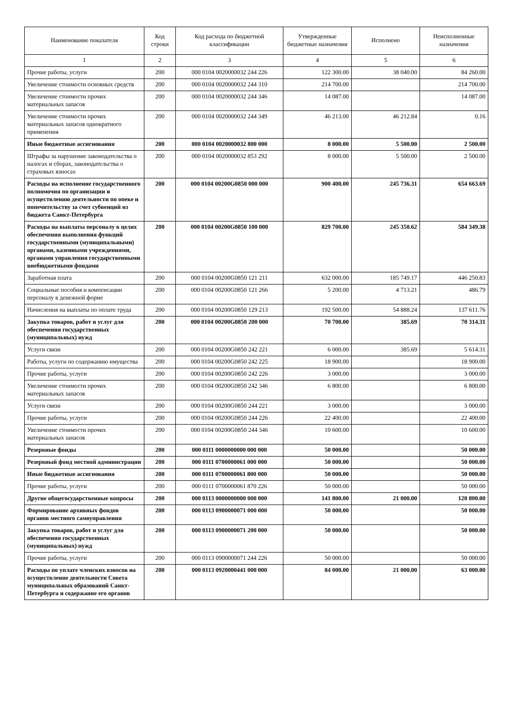| Наименование показателя | Код строки | Код расхода по бюджетной классификации | Утвержденные бюджетные назначения | Исполнено | Неисполненные назначения |
| --- | --- | --- | --- | --- | --- |
| 1 | 2 | 3 | 4 | 5 | 6 |
| Прочие работы, услуги | 200 | 000 0104 0020000032 244 226 | 122 300.00 | 38 040.00 | 84 260.00 |
| Увеличение стоимости основных средств | 200 | 000 0104 0020000032 244 310 | 214 700.00 | | 214 700.00 |
| Увеличение стоимости прочих материальных запасов | 200 | 000 0104 0020000032 244 346 | 14 087.00 | | 14 087.00 |
| Увеличение стоимости прочих материальных запасов однократного применения | 200 | 000 0104 0020000032 244 349 | 46 213.00 | 46 212.84 | 0.16 |
| Иные бюджетные ассигнования | 200 | 000 0104 0020000032 800 000 | 8 000.00 | 5 500.00 | 2 500.00 |
| Штрафы за нарушение законодательства о налогах и сборах, законодательства о страховых взносах | 200 | 000 0104 0020000032 853 292 | 8 000.00 | 5 500.00 | 2 500.00 |
| Расходы на исполнение государственного полномочия по организации и осуществлению деятельности по опеке и попечительству за счет субвенций из бюджета Санкт-Петербурга | 200 | 000 0104 00200G0850 000 000 | 900 400.00 | 245 736.31 | 654 663.69 |
| Расходы на выплаты персоналу в целях обеспечения выполнения функций государственными (муниципальными) органами, казенными учреждениями, органами управления государственными внебюджетными фондами | 200 | 000 0104 00200G0850 100 000 | 829 700.00 | 245 350.62 | 584 349.38 |
| Заработная плата | 200 | 000 0104 00200G0850 121 211 | 632 000.00 | 185 749.17 | 446 250.83 |
| Социальные пособия и компенсации персоналу в денежной форме | 200 | 000 0104 00200G0850 121 266 | 5 200.00 | 4 713.21 | 486.79 |
| Начисления на выплаты по оплате труда | 200 | 000 0104 00200G0850 129 213 | 192 500.00 | 54 888.24 | 137 611.76 |
| Закупка товаров, работ и услуг для обеспечения государственных (муниципальных) нужд | 200 | 000 0104 00200G0850 200 000 | 70 700.00 | 385.69 | 70 314.31 |
| Услуги связи | 200 | 000 0104 00200G0850 242 221 | 6 000.00 | 385.69 | 5 614.31 |
| Работы, услуги по содержанию имущества | 200 | 000 0104 00200G0850 242 225 | 18 900.00 | | 18 900.00 |
| Прочие работы, услуги | 200 | 000 0104 00200G0850 242 226 | 3 000.00 | | 3 000.00 |
| Увеличение стоимости прочих материальных запасов | 200 | 000 0104 00200G0850 242 346 | 6 800.00 | | 6 800.00 |
| Услуги связи | 200 | 000 0104 00200G0850 244 221 | 3 000.00 | | 3 000.00 |
| Прочие работы, услуги | 200 | 000 0104 00200G0850 244 226 | 22 400.00 | | 22 400.00 |
| Увеличение стоимости прочих материальных запасов | 200 | 000 0104 00200G0850 244 346 | 10 600.00 | | 10 600.00 |
| Резервные фонды | 200 | 000 0111 0000000000 000 000 | 50 000.00 | | 50 000.00 |
| Резервный фонд местной администрации | 200 | 000 0111 0700000061 000 000 | 50 000.00 | | 50 000.00 |
| Иные бюджетные ассигнования | 200 | 000 0111 0700000061 800 000 | 50 000.00 | | 50 000.00 |
| Прочие работы, услуги | 200 | 000 0111 0700000061 870 226 | 50 000.00 | | 50 000.00 |
| Другие общегосударственные вопросы | 200 | 000 0113 0000000000 000 000 | 141 800.00 | 21 000.00 | 120 800.00 |
| Формирование архивных фондов органов местного самоуправления | 200 | 000 0113 0900000071 000 000 | 50 000.00 | | 50 000.00 |
| Закупка товаров, работ и услуг для обеспечения государственных (муниципальных) нужд | 200 | 000 0113 0900000071 200 000 | 50 000.00 | | 50 000.00 |
| Прочие работы, услуги | 200 | 000 0113 0900000071 244 226 | 50 000.00 | | 50 000.00 |
| Расходы по уплате членских взносов на осуществление деятельности Совета муниципальных образований Санкт-Петербурга и содержание его органов | 200 | 000 0113 0920000441 000 000 | 84 000.00 | 21 000.00 | 63 000.00 |